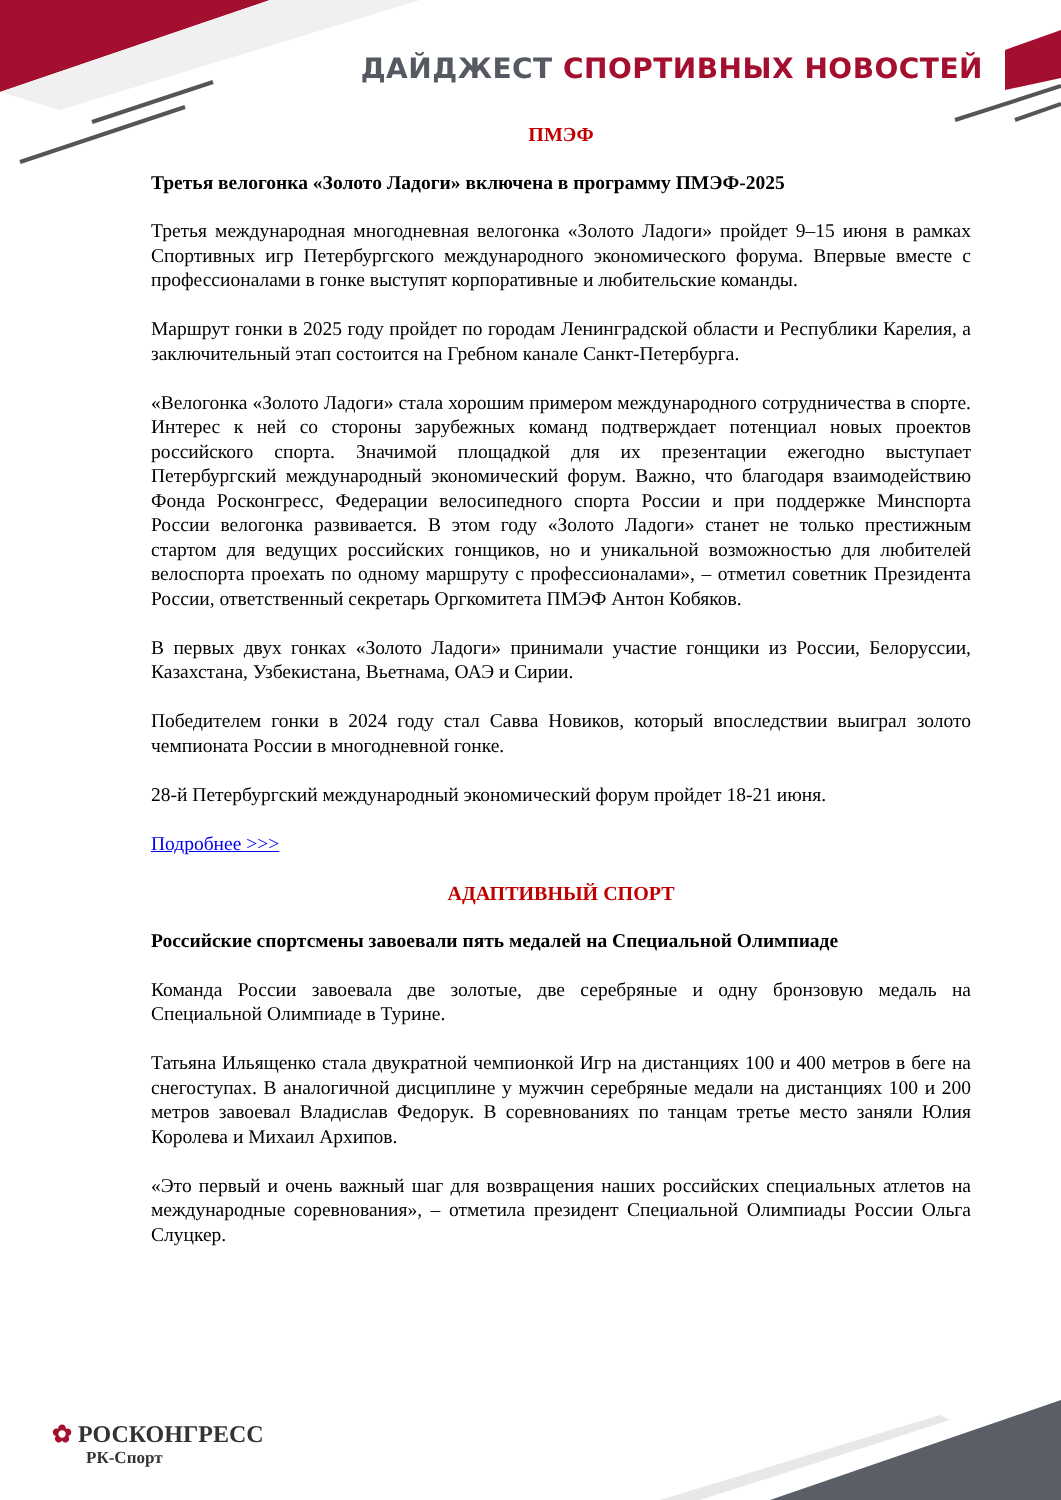ДАЙДЖЕСТ СПОРТИВНЫХ НОВОСТЕЙ
ПМЭФ
Третья велогонка «Золото Ладоги» включена в программу ПМЭФ-2025
Третья международная многодневная велогонка «Золото Ладоги» пройдет 9–15 июня в рамках Спортивных игр Петербургского международного экономического форума. Впервые вместе с профессионалами в гонке выступят корпоративные и любительские команды.
Маршрут гонки в 2025 году пройдет по городам Ленинградской области и Республики Карелия, а заключительный этап состоится на Гребном канале Санкт-Петербурга.
«Велогонка «Золото Ладоги» стала хорошим примером международного сотрудничества в спорте. Интерес к ней со стороны зарубежных команд подтверждает потенциал новых проектов российского спорта. Значимой площадкой для их презентации ежегодно выступает Петербургский международный экономический форум. Важно, что благодаря взаимодействию Фонда Росконгресс, Федерации велосипедного спорта России и при поддержке Минспорта России велогонка развивается. В этом году «Золото Ладоги» станет не только престижным стартом для ведущих российских гонщиков, но и уникальной возможностью для любителей велоспорта проехать по одному маршруту с профессионалами», – отметил советник Президента России, ответственный секретарь Оргкомитета ПМЭФ Антон Кобяков.
В первых двух гонках «Золото Ладоги» принимали участие гонщики из России, Белоруссии, Казахстана, Узбекистана, Вьетнама, ОАЭ и Сирии.
Победителем гонки в 2024 году стал Савва Новиков, который впоследствии выиграл золото чемпионата России в многодневной гонке.
28-й Петербургский международный экономический форум пройдет 18-21 июня.
Подробнее >>>
АДАПТИВНЫЙ СПОРТ
Российские спортсмены завоевали пять медалей на Специальной Олимпиаде
Команда России завоевала две золотые, две серебряные и одну бронзовую медаль на Специальной Олимпиаде в Турине.
Татьяна Ильященко стала двукратной чемпионкой Игр на дистанциях 100 и 400 метров в беге на снегоступах. В аналогичной дисциплине у мужчин серебряные медали на дистанциях 100 и 200 метров завоевал Владислав Федорук. В соревнованиях по танцам третье место заняли Юлия Королева и Михаил Архипов.
«Это первый и очень важный шаг для возвращения наших российских специальных атлетов на международные соревнования», – отметила президент Специальной Олимпиады России Ольга Слуцкер.
✿ РОСКОНГРЕСС
РК-Спорт